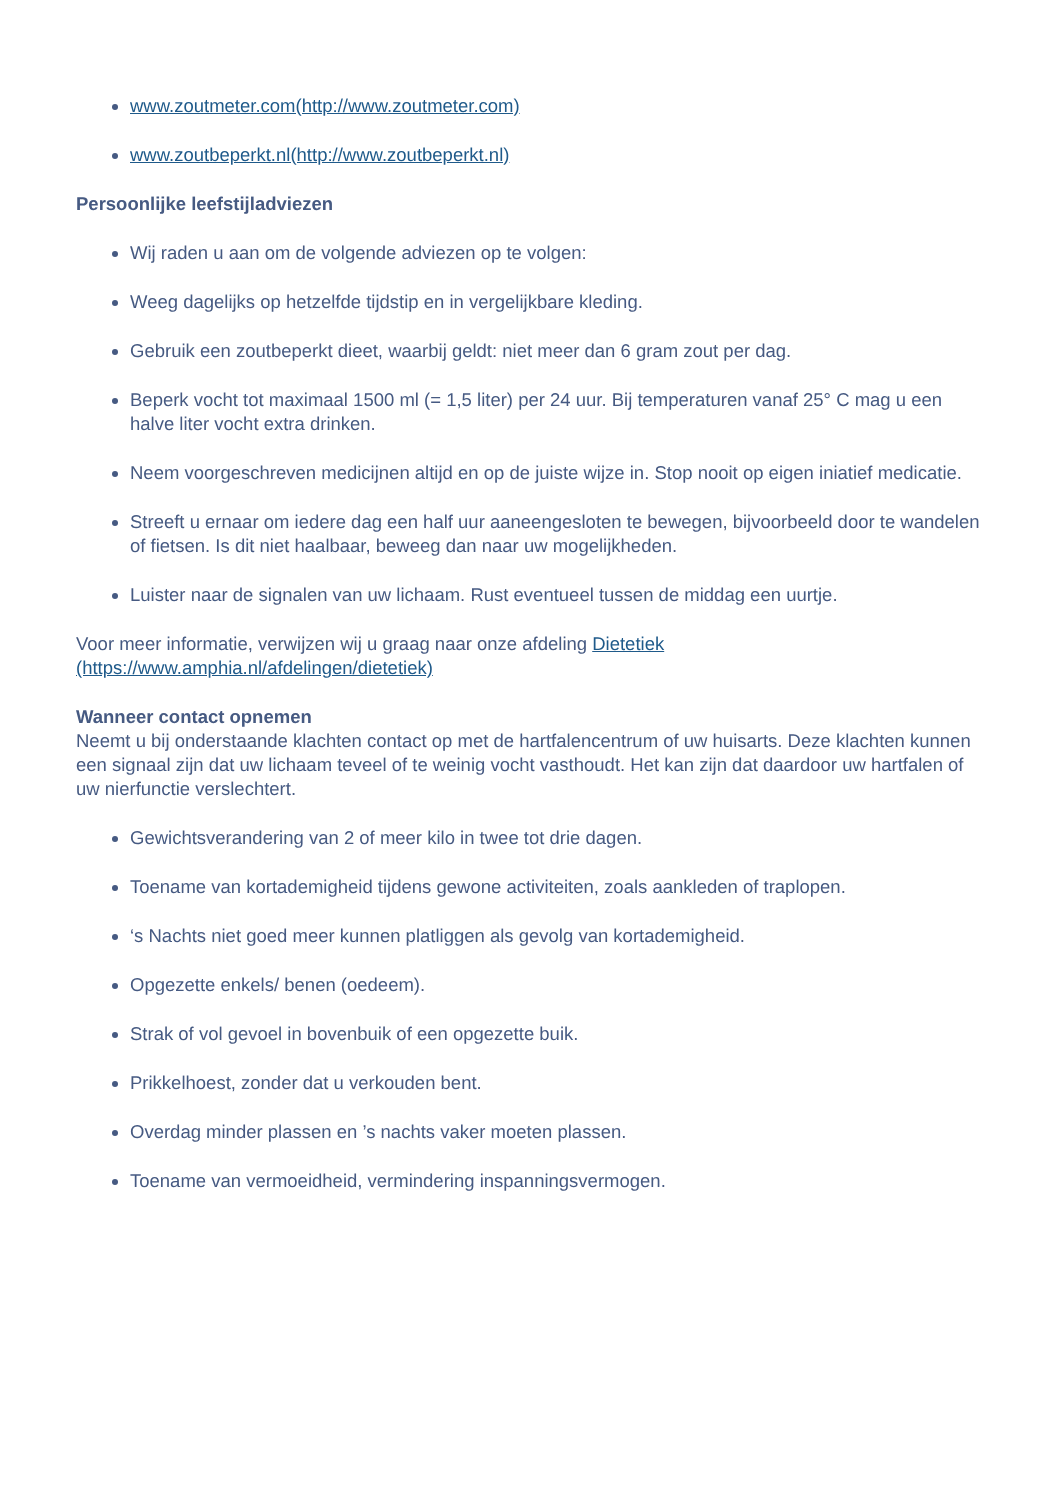www.zoutmeter.com(http://www.zoutmeter.com)
www.zoutbeperkt.nl(http://www.zoutbeperkt.nl)
Persoonlijke leefstijladviezen
Wij raden u aan om de volgende adviezen op te volgen:
Weeg dagelijks op hetzelfde tijdstip en in vergelijkbare kleding.
Gebruik een zoutbeperkt dieet, waarbij geldt: niet meer dan 6 gram zout per dag.
Beperk vocht tot maximaal 1500 ml (= 1,5 liter) per 24 uur. Bij temperaturen vanaf 25° C mag u een halve liter vocht extra drinken.
Neem voorgeschreven medicijnen altijd en op de juiste wijze in. Stop nooit op eigen iniatief medicatie.
Streeft u ernaar om iedere dag een half uur aaneengesloten te bewegen, bijvoorbeeld door te wandelen of fietsen. Is dit niet haalbaar, beweeg dan naar uw mogelijkheden.
Luister naar de signalen van uw lichaam. Rust eventueel tussen de middag een uurtje.
Voor meer informatie, verwijzen wij u graag naar onze afdeling Dietetiek
(https://www.amphia.nl/afdelingen/dietetiek)
Wanneer contact opnemen
Neemt u bij onderstaande klachten contact op met de hartfalencentrum of uw huisarts. Deze klachten kunnen een signaal zijn dat uw lichaam teveel of te weinig vocht vasthoudt. Het kan zijn dat daardoor uw hartfalen of uw nierfunctie verslechtert.
Gewichtsverandering van 2 of meer kilo in twee tot drie dagen.
Toename van kortademigheid tijdens gewone activiteiten, zoals aankleden of traplopen.
‘s Nachts niet goed meer kunnen platliggen als gevolg van kortademigheid.
Opgezette enkels/ benen (oedeem).
Strak of vol gevoel in bovenbuik of een opgezette buik.
Prikkelhoest, zonder dat u verkouden bent.
Overdag minder plassen en ’s nachts vaker moeten plassen.
Toename van vermoeidheid, vermindering inspanningsvermogen.